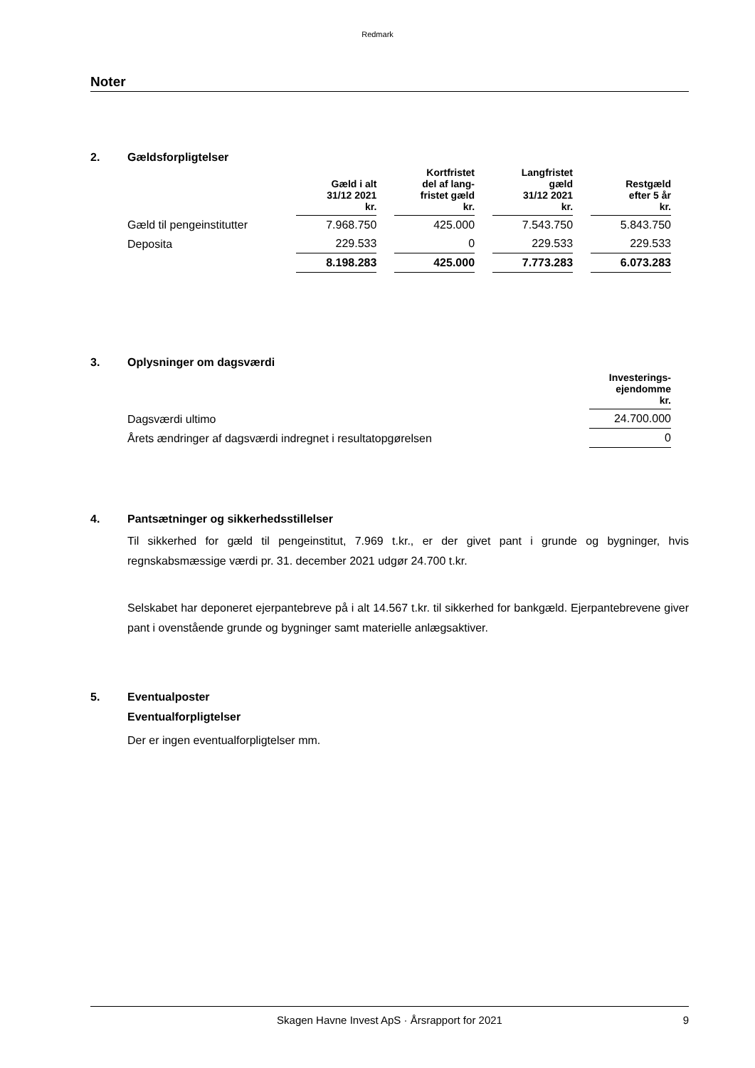Redmark
Noter
2. Gældsforpligtelser
| | Gæld i alt 31/12 2021 kr. | Kortfristet del af lang- fristet gæld kr. | Langfristet gæld 31/12 2021 kr. | Restgæld efter 5 år kr. |
| --- | --- | --- | --- | --- |
| Gæld til pengeinstitutter | 7.968.750 | 425.000 | 7.543.750 | 5.843.750 |
| Deposita | 229.533 | 0 | 229.533 | 229.533 |
| | 8.198.283 | 425.000 | 7.773.283 | 6.073.283 |
3. Oplysninger om dagsværdi
| | Investerings- ejendomme kr. |
| --- | --- |
| Dagsværdi ultimo | 24.700.000 |
| Årets ændringer af dagsværdi indregnet i resultatopgørelsen | 0 |
4. Pantsætninger og sikkerhedsstillelser
Til sikkerhed for gæld til pengeinstitut, 7.969 t.kr., er der givet pant i grunde og bygninger, hvis regnskabsmæssige værdi pr. 31. december 2021 udgør 24.700 t.kr.
Selskabet har deponeret ejerpantebreve på i alt 14.567 t.kr. til sikkerhed for bankgæld. Ejerpantebrevene giver pant i ovenstående grunde og bygninger samt materielle anlægsaktiver.
5. Eventualposter
Eventualforpligtelser
Der er ingen eventualforpligtelser mm.
Skagen Havne Invest ApS · Årsrapport for 2021 9